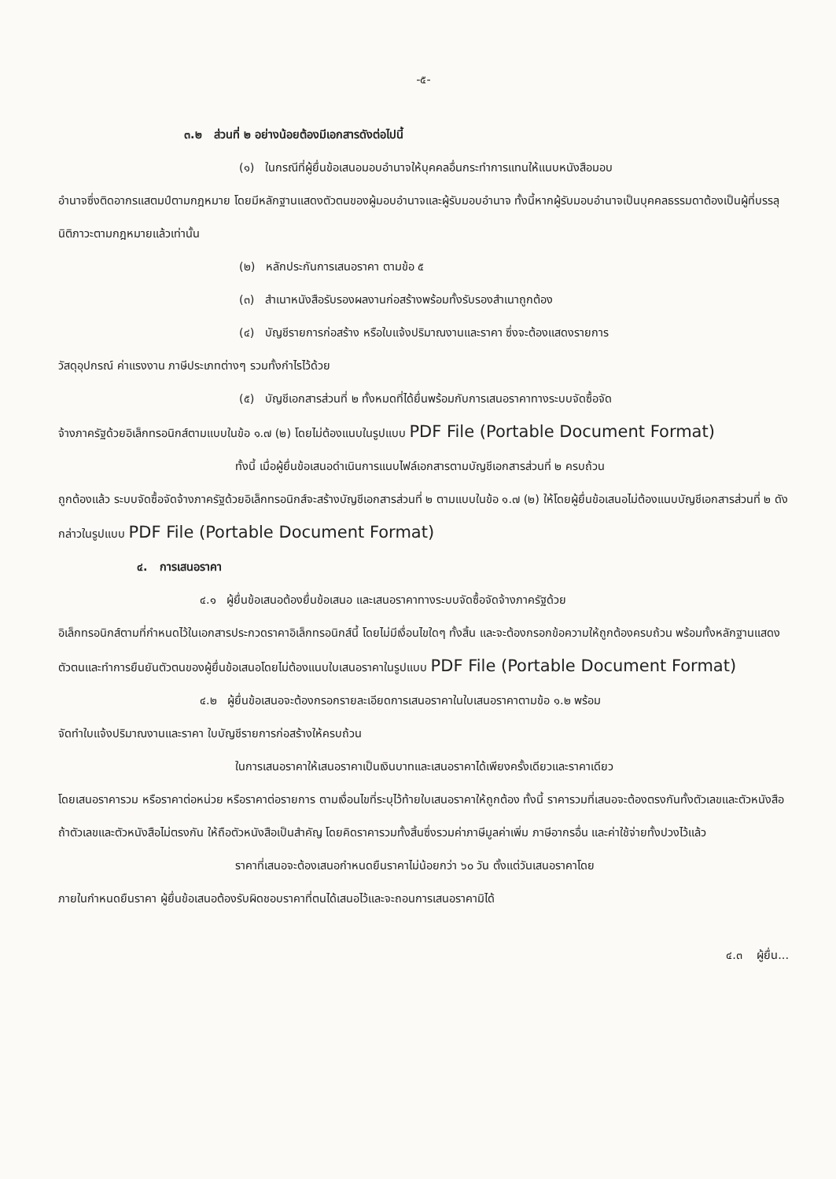-๕-
๓.๒ ส่วนที่ ๒ อย่างน้อยต้องมีเอกสารดังต่อไปนี้
(๑) ในกรณีที่ผู้ยื่นข้อเสนอมอบอำนาจให้บุคคลอื่นกระทำการแทนให้แนบหนังสือมอบ
อำนาจซึ่งติดอากรแสตมป์ตามกฎหมาย โดยมีหลักฐานแสดงตัวตนของผู้มอบอำนาจและผู้รับมอบอำนาจ ทั้งนี้หากผู้รับมอบอำนาจเป็นบุคคลธรรมดาต้องเป็นผู้ที่บรรลุนิติภาวะตามกฎหมายแล้วเท่านั้น
(๒) หลักประกันการเสนอราคา ตามข้อ ๕
(๓) สำเนาหนังสือรับรองผลงานก่อสร้างพร้อมทั้งรับรองสำเนาถูกต้อง
(๔) บัญชีรายการก่อสร้าง หรือใบแจ้งปริมาณงานและราคา ซึ่งจะต้องแสดงรายการ
วัสดุอุปกรณ์ ค่าแรงงาน ภาษีประเภทต่างๆ รวมทั้งกำไรไว้ด้วย
(๕) บัญชีเอกสารส่วนที่ ๒ ทั้งหมดที่ได้ยื่นพร้อมกับการเสนอราคาทางระบบจัดซื้อจัด
จ้างภาครัฐด้วยอิเล็กทรอนิกส์ตามแบบในข้อ ๑.๗ (๒) โดยไม่ต้องแนบในรูปแบบ PDF File (Portable Document Format)
ทั้งนี้ เมื่อผู้ยื่นข้อเสนอดำเนินการแนบไฟล์เอกสารตามบัญชีเอกสารส่วนที่ ๒ ครบถ้วน
ถูกต้องแล้ว ระบบจัดซื้อจัดจ้างภาครัฐด้วยอิเล็กทรอนิกส์จะสร้างบัญชีเอกสารส่วนที่ ๒ ตามแบบในข้อ ๑.๗ (๒) ให้โดยผู้ยื่นข้อเสนอไม่ต้องแนบบัญชีเอกสารส่วนที่ ๒ ดังกล่าวในรูปแบบ PDF File (Portable Document Format)
๔. การเสนอราคา
๔.๑ ผู้ยื่นข้อเสนอต้องยื่นข้อเสนอ และเสนอราคาทางระบบจัดซื้อจัดจ้างภาครัฐด้วย
อิเล็กทรอนิกส์ตามที่กำหนดไว้ในเอกสารประกวดราคาอิเล็กทรอนิกส์นี้ โดยไม่มีเงื่อนไขใดๆ ทั้งสิ้น และจะต้องกรอกข้อความให้ถูกต้องครบถ้วน พร้อมทั้งหลักฐานแสดงตัวตนและทำการยืนยันตัวตนของผู้ยื่นข้อเสนอโดยไม่ต้องแนบใบเสนอราคาในรูปแบบ PDF File (Portable Document Format)
๔.๒ ผู้ยื่นข้อเสนอจะต้องกรอกรายละเอียดการเสนอราคาในใบเสนอราคาตามข้อ ๑.๒ พร้อม
จัดทำใบแจ้งปริมาณงานและราคา ใบบัญชีรายการก่อสร้างให้ครบถ้วน
ในการเสนอราคาให้เสนอราคาเป็นเงินบาทและเสนอราคาได้เพียงครั้งเดียวและราคาเดียว
โดยเสนอราคารวม หรือราคาต่อหน่วย หรือราคาต่อรายการ ตามเงื่อนไขที่ระบุไว้ท้ายใบเสนอราคาให้ถูกต้อง ทั้งนี้ ราคารวมที่เสนอจะต้องตรงกันทั้งตัวเลขและตัวหนังสือ ถ้าตัวเลขและตัวหนังสือไม่ตรงกัน ให้ถือตัวหนังสือเป็นสำคัญ โดยคิดราคารวมทั้งสิ้นซึ่งรวมค่าภาษีมูลค่าเพิ่ม ภาษีอากรอื่น และค่าใช้จ่ายทั้งปวงไว้แล้ว
ราคาที่เสนอจะต้องเสนอกำหนดยืนราคาไม่น้อยกว่า ๖๐ วัน ตั้งแต่วันเสนอราคาโดย
ภายในกำหนดยืนราคา ผู้ยื่นข้อเสนอต้องรับผิดชอบราคาที่ตนได้เสนอไว้และจะถอนการเสนอราคามิได้
๔.๓ ผู้ยื่น...